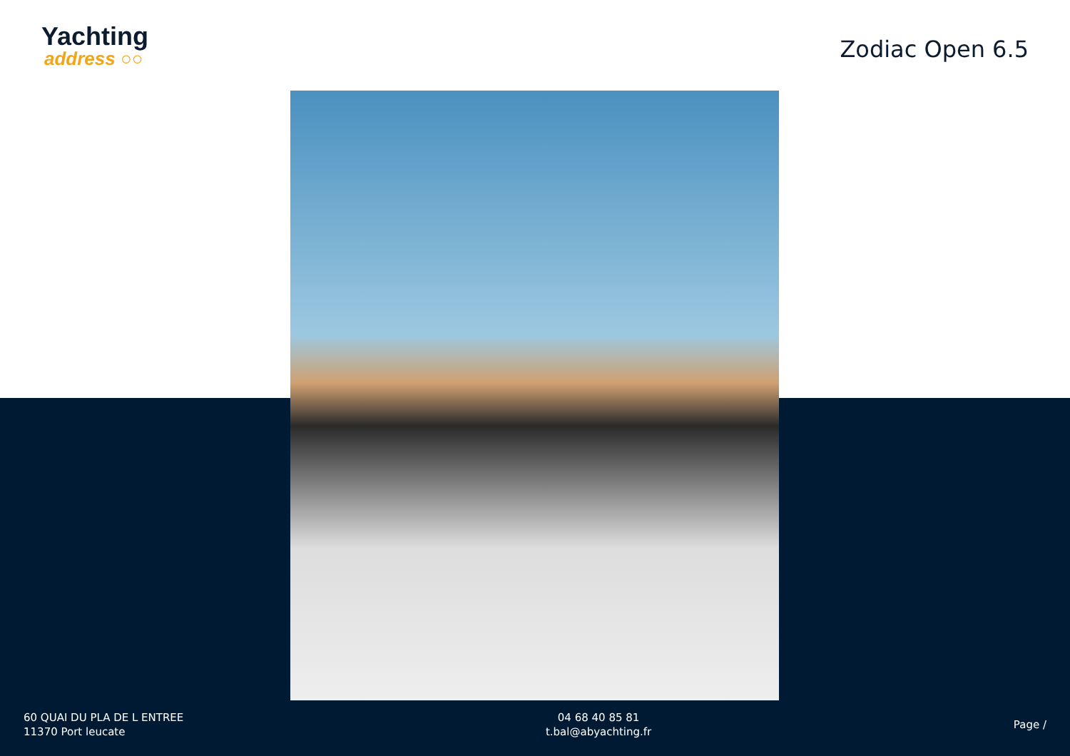Yachting
address ○○
Zodiac Open 6.5
60 QUAI DU PLA DE L ENTREE
11370 Port leucate
04 68 40 85 81
t.bal@abyachting.fr
Page /